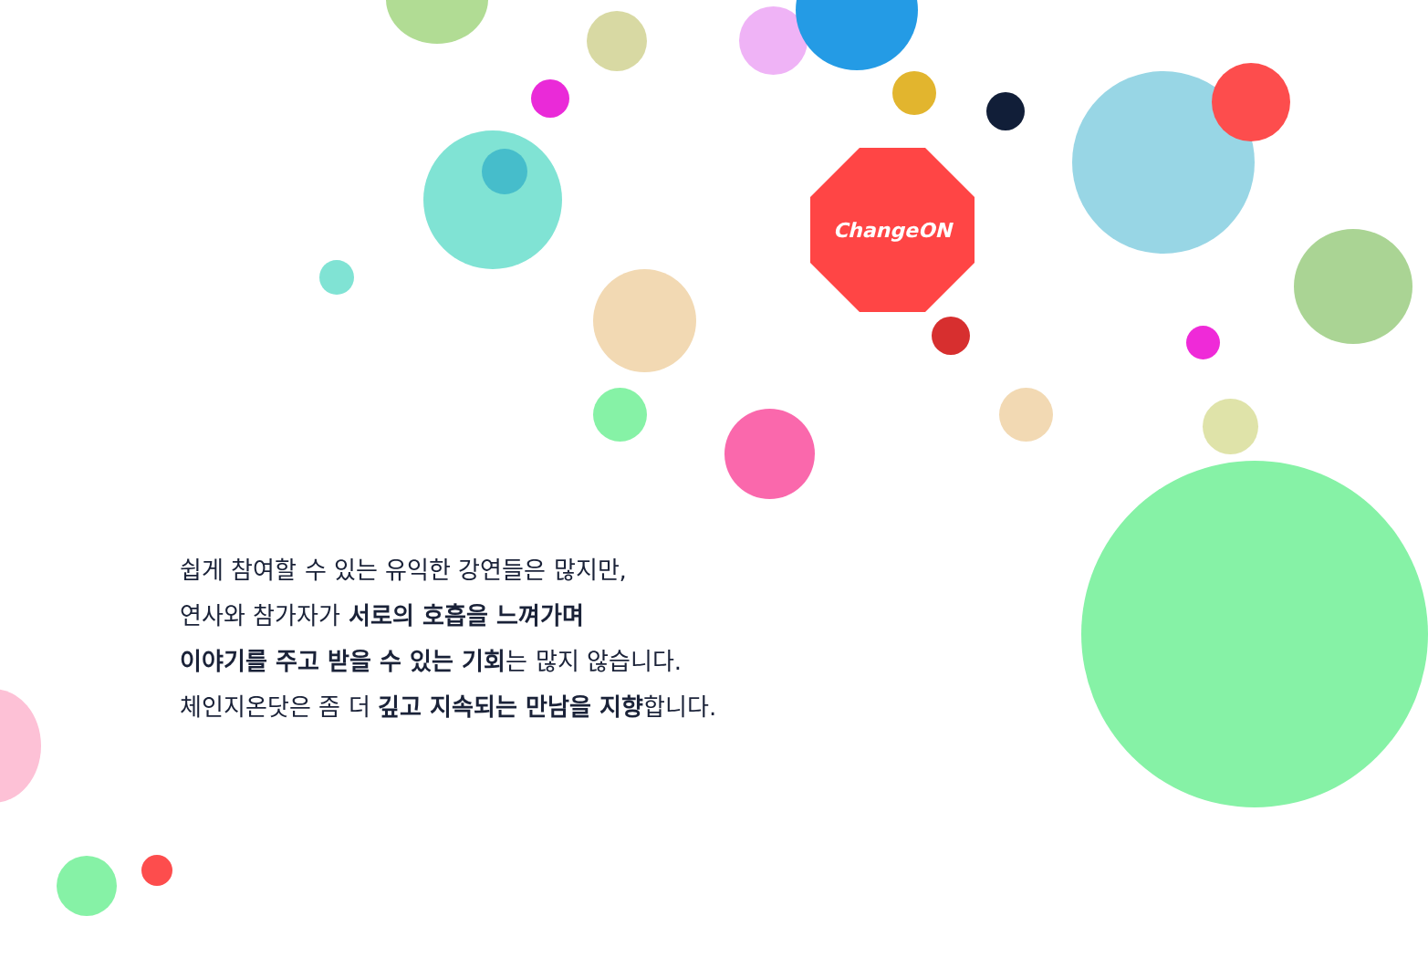ChangeON
쉽게 참여할 수 있는 유익한 강연들은 많지만,
연사와 참가자가 서로의 호흡을 느껴가며
이야기를 주고 받을 수 있는 기회는 많지 않습니다.
체인지온닷은 좀 더 깊고 지속되는 만남을 지향합니다.